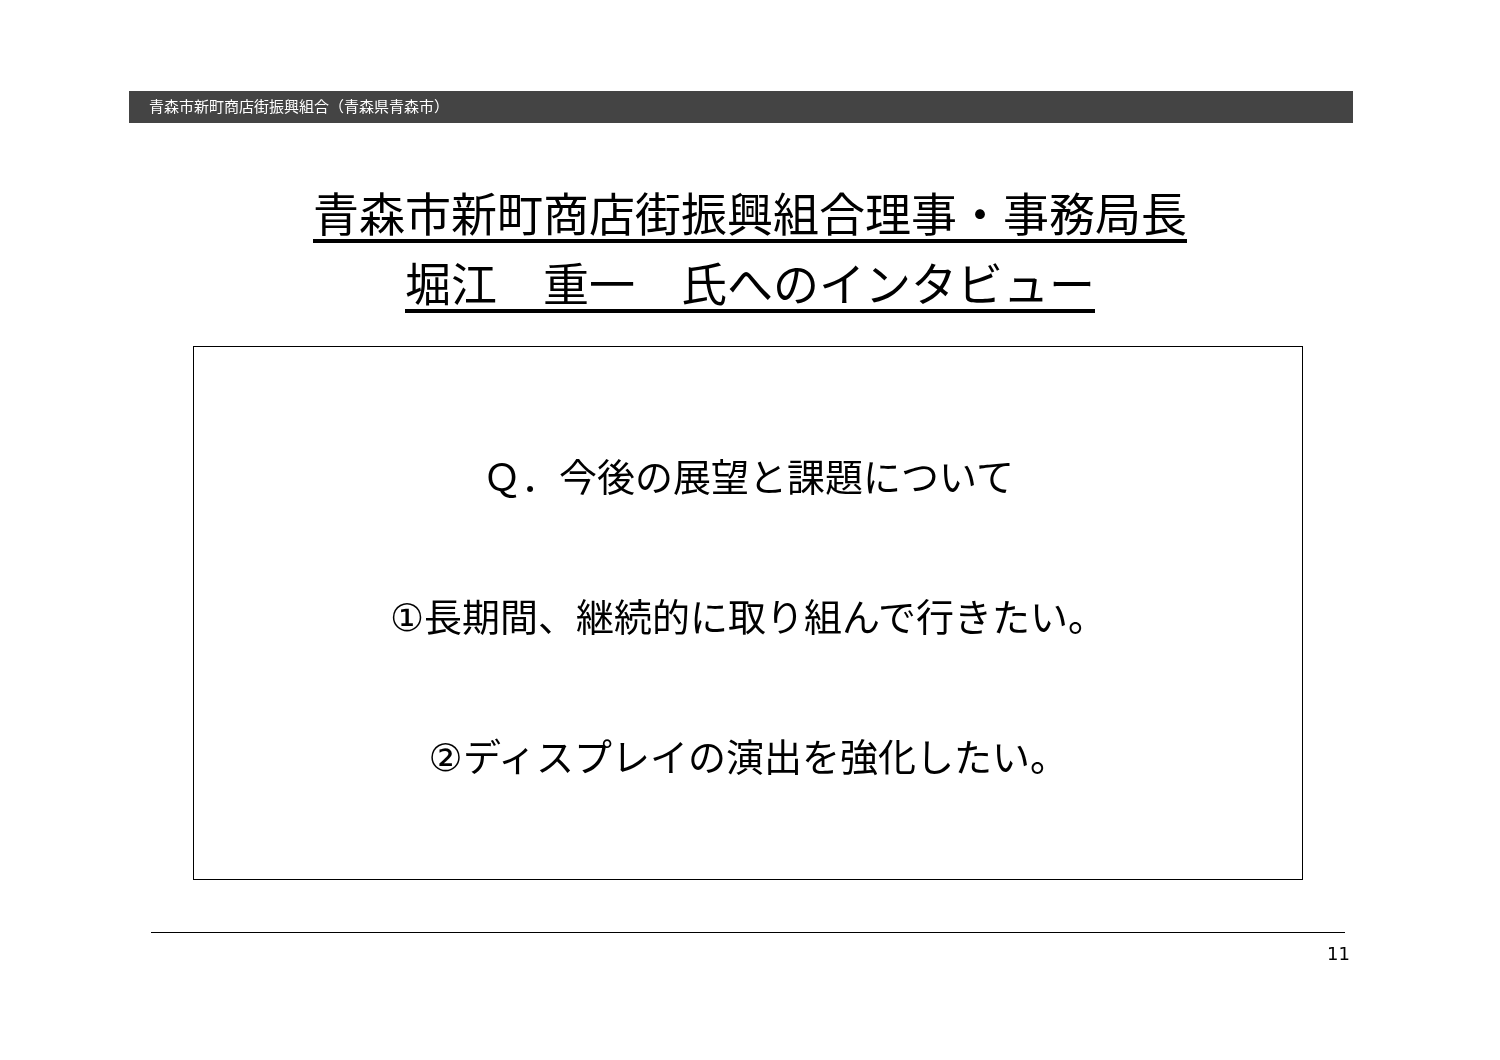青森市新町商店街振興組合（青森県青森市）
青森市新町商店街振興組合理事・事務局長
堀江　重一　氏へのインタビュー
Ｑ．今後の展望と課題について
①長期間、継続的に取り組んで行きたい。
②ディスプレイの演出を強化したい。
11